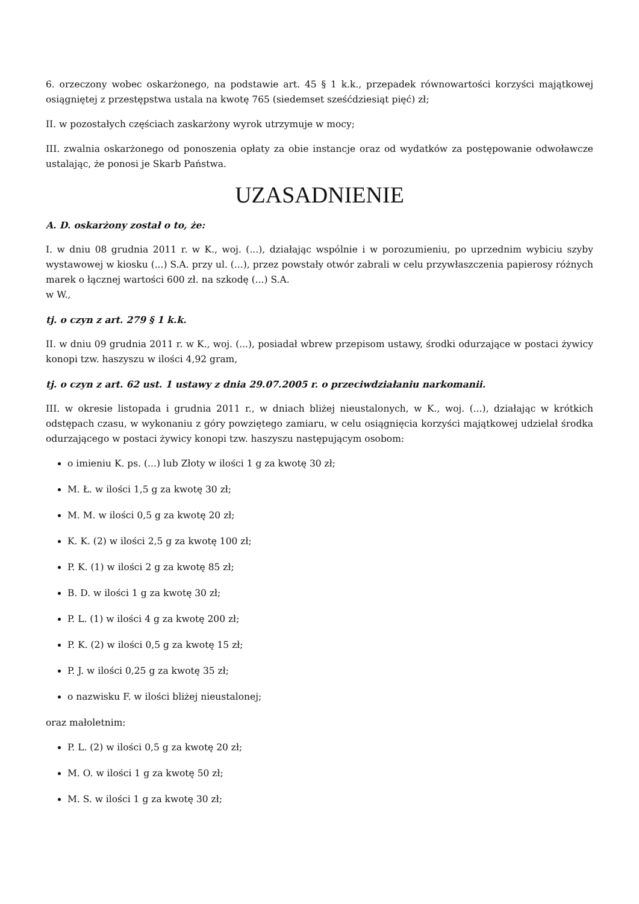6. orzeczony wobec oskarżonego, na podstawie art. 45 § 1 k.k., przepadek równowartości korzyści majątkowej osiągniętej z przestępstwa ustala na kwotę 765 (siedemset sześćdziesiąt pięć) zł;
II. w pozostałych częściach zaskarżony wyrok utrzymuje w mocy;
III. zwalnia oskarżonego od ponoszenia opłaty za obie instancje oraz od wydatków za postępowanie odwoławcze ustalając, że ponosi je Skarb Państwa.
UZASADNIENIE
A. D. oskarżony został o to, że:
I. w dniu 08 grudnia 2011 r. w K., woj. (...), działając wspólnie i w porozumieniu, po uprzednim wybiciu szyby wystawowej w kiosku (...) S.A. przy ul. (...), przez powstały otwór zabrali w celu przywłaszczenia papierosy różnych marek o łącznej wartości 600 zł. na szkodę (...) S.A.
w W.,
tj. o czyn z art. 279 § 1 k.k.
II. w dniu 09 grudnia 2011 r. w K., woj. (...), posiadał wbrew przepisom ustawy, środki odurzające w postaci żywicy konopi tzw. haszyszu w ilości 4,92 gram,
tj. o czyn z art. 62 ust. 1 ustawy z dnia 29.07.2005 r. o przeciwdziałaniu narkomanii.
III. w okresie listopada i grudnia 2011 r., w dniach bliżej nieustalonych, w K., woj. (...), działając w krótkich odstępach czasu, w wykonaniu z góry powziętego zamiaru, w celu osiągnięcia korzyści majątkowej udzielał środka odurzającego w postaci żywicy konopi tzw. haszyszu następującym osobom:
o imieniu K. ps. (...) lub Złoty w ilości 1 g za kwotę 30 zł;
M. Ł. w ilości 1,5 g za kwotę 30 zł;
M. M. w ilości 0,5 g za kwotę 20 zł;
K. K. (2) w ilości 2,5 g za kwotę 100 zł;
P. K. (1) w ilości 2 g za kwotę 85 zł;
B. D. w ilości 1 g za kwotę 30 zł;
P. L. (1) w ilości 4 g za kwotę 200 zł;
P. K. (2) w ilości 0,5 g za kwotę 15 zł;
P. J. w ilości 0,25 g za kwotę 35 zł;
o nazwisku F. w ilości bliżej nieustalonej;
oraz małoletnim:
P. L. (2) w ilości 0,5 g za kwotę 20 zł;
M. O. w ilości 1 g za kwotę 50 zł;
M. S. w ilości 1 g za kwotę 30 zł;